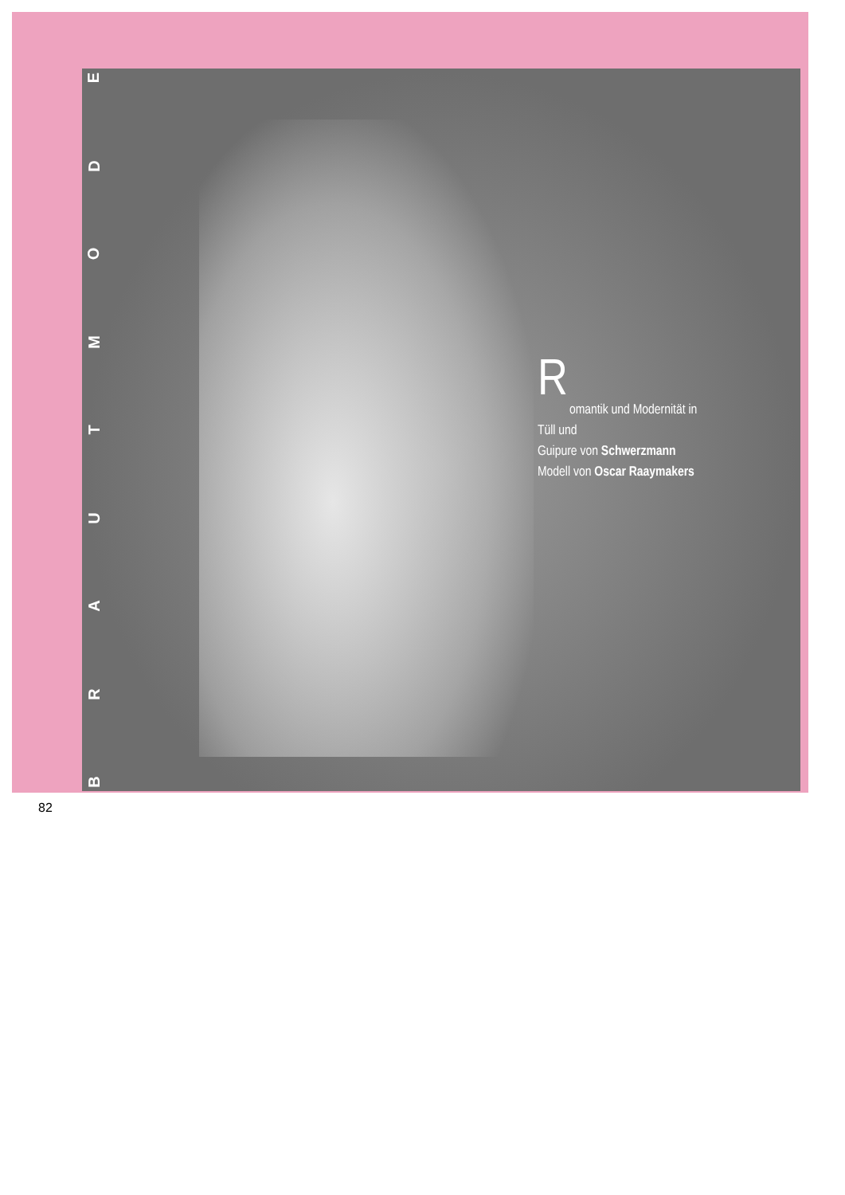B
R
A
U
T
M
O
D
E
R
omantik und Modernität in Tüll und
Guipure von Schwerzmann
Modell von Oscar Raaymakers
82